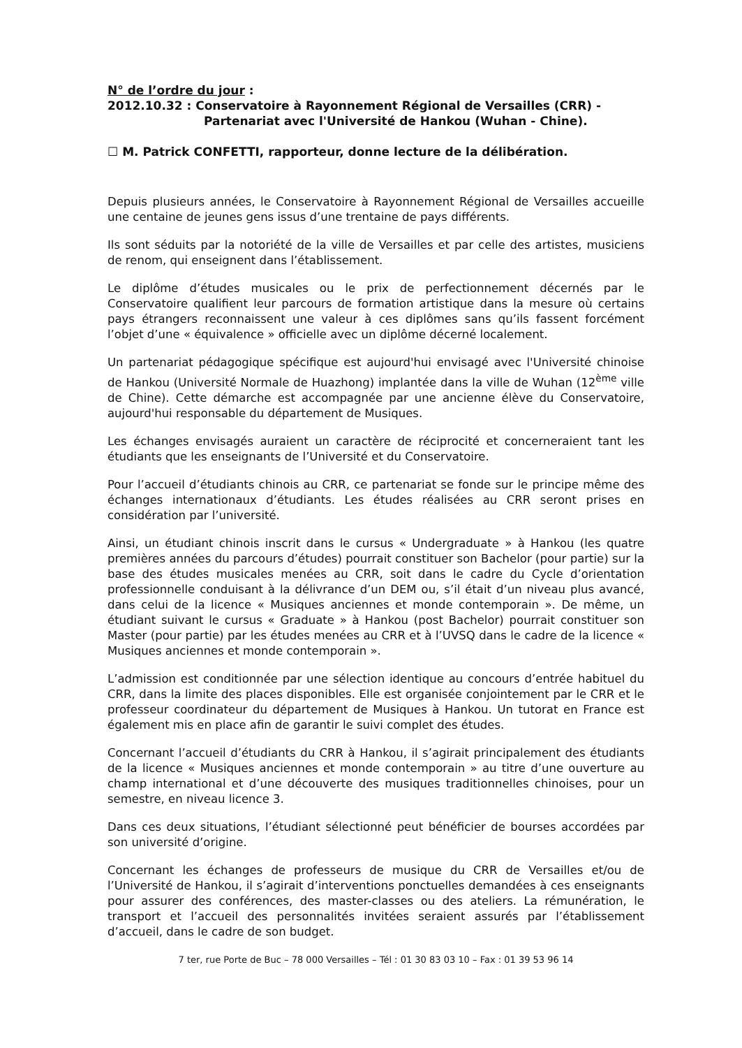N° de l’ordre du jour :
2012.10.32 : Conservatoire à Rayonnement Régional de Versailles (CRR) -
Partenariat avec l'Université de Hankou (Wuhan - Chine).
☐ M. Patrick CONFETTI, rapporteur, donne lecture de la délibération.
Depuis plusieurs années, le Conservatoire à Rayonnement Régional de Versailles accueille une centaine de jeunes gens issus d’une trentaine de pays différents.
Ils sont séduits par la notoriété de la ville de Versailles et par celle des artistes, musiciens de renom, qui enseignent dans l’établissement.
Le diplôme d’études musicales ou le prix de perfectionnement décernés par le Conservatoire qualifient leur parcours de formation artistique dans la mesure où certains pays étrangers reconnaissent une valeur à ces diplômes sans qu’ils fassent forcément l’objet d’une « équivalence » officielle avec un diplôme décerné localement.
Un partenariat pédagogique spécifique est aujourd'hui envisagé avec l'Université chinoise de Hankou (Université Normale de Huazhong) implantée dans la ville de Wuhan (12<sup>ème</sup> ville de Chine). Cette démarche est accompagnée par une ancienne élève du Conservatoire, aujourd'hui responsable du département de Musiques.
Les échanges envisagés auraient un caractère de réciprocité et concerneraient tant les étudiants que les enseignants de l’Université et du Conservatoire.
Pour l’accueil d’étudiants chinois au CRR, ce partenariat se fonde sur le principe même des échanges internationaux d’étudiants. Les études réalisées au CRR seront prises en considération par l’université.
Ainsi, un étudiant chinois inscrit dans le cursus « Undergraduate » à Hankou (les quatre premières années du parcours d’études) pourrait constituer son Bachelor (pour partie) sur la base des études musicales menées au CRR, soit dans le cadre du Cycle d’orientation professionnelle conduisant à la délivrance d’un DEM ou, s’il était d’un niveau plus avancé, dans celui de la licence « Musiques anciennes et monde contemporain ». De même, un étudiant suivant le cursus « Graduate » à Hankou (post Bachelor) pourrait constituer son Master (pour partie) par les études menées au CRR et à l’UVSQ dans le cadre de la licence « Musiques anciennes et monde contemporain ».
L’admission est conditionnée par une sélection identique au concours d’entrée habituel du CRR, dans la limite des places disponibles. Elle est organisée conjointement par le CRR et le professeur coordinateur du département de Musiques à Hankou. Un tutorat en France est également mis en place afin de garantir le suivi complet des études.
Concernant l’accueil d’étudiants du CRR à Hankou, il s’agirait principalement des étudiants de la licence « Musiques anciennes et monde contemporain » au titre d’une ouverture au champ international et d’une découverte des musiques traditionnelles chinoises, pour un semestre, en niveau licence 3.
Dans ces deux situations, l’étudiant sélectionné peut bénéficier de bourses accordées par son université d’origine.
Concernant les échanges de professeurs de musique du CRR de Versailles et/ou de l’Université de Hankou, il s’agirait d’interventions ponctuelles demandées à ces enseignants pour assurer des conférences, des master-classes ou des ateliers. La rémunération, le transport et l’accueil des personnalités invitées seraient assurés par l’établissement d’accueil, dans le cadre de son budget.
7 ter, rue Porte de Buc – 78 000 Versailles – Tél : 01 30 83 03 10 – Fax : 01 39 53 96 14